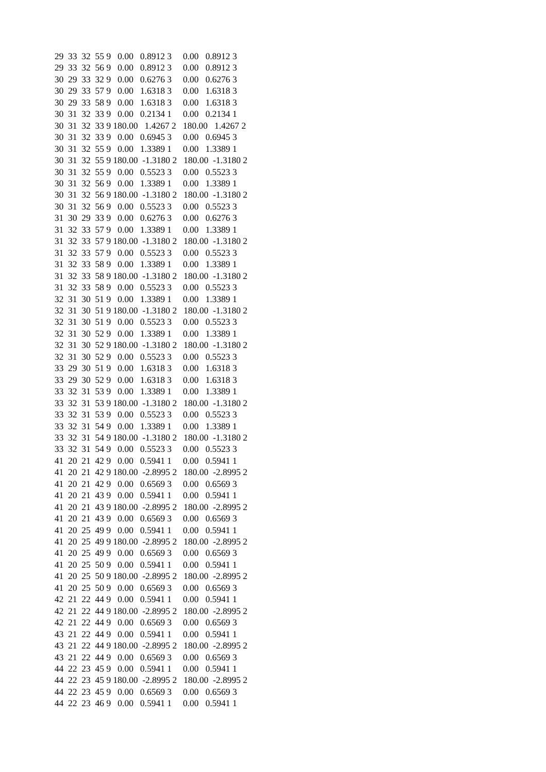29  33  32  55 9   0.00   0.8912 3     0.00   0.8912 3
29  33  32  56 9   0.00   0.8912 3     0.00   0.8912 3
30  29  33  32 9   0.00   0.6276 3     0.00   0.6276 3
30  29  33  57 9   0.00   1.6318 3     0.00   1.6318 3
30  29  33  58 9   0.00   1.6318 3     0.00   1.6318 3
30  31  32  33 9   0.00   0.2134 1     0.00   0.2134 1
30  31  32  33 9 180.00   1.4267 2   180.00   1.4267 2
30  31  32  33 9   0.00   0.6945 3     0.00   0.6945 3
30  31  32  55 9   0.00   1.3389 1     0.00   1.3389 1
30  31  32  55 9 180.00  -1.3180 2   180.00  -1.3180 2
30  31  32  55 9   0.00   0.5523 3     0.00   0.5523 3
30  31  32  56 9   0.00   1.3389 1     0.00   1.3389 1
30  31  32  56 9 180.00  -1.3180 2   180.00  -1.3180 2
30  31  32  56 9   0.00   0.5523 3     0.00   0.5523 3
31  30  29  33 9   0.00   0.6276 3     0.00   0.6276 3
31  32  33  57 9   0.00   1.3389 1     0.00   1.3389 1
31  32  33  57 9 180.00  -1.3180 2   180.00  -1.3180 2
31  32  33  57 9   0.00   0.5523 3     0.00   0.5523 3
31  32  33  58 9   0.00   1.3389 1     0.00   1.3389 1
31  32  33  58 9 180.00  -1.3180 2   180.00  -1.3180 2
31  32  33  58 9   0.00   0.5523 3     0.00   0.5523 3
32  31  30  51 9   0.00   1.3389 1     0.00   1.3389 1
32  31  30  51 9 180.00  -1.3180 2   180.00  -1.3180 2
32  31  30  51 9   0.00   0.5523 3     0.00   0.5523 3
32  31  30  52 9   0.00   1.3389 1     0.00   1.3389 1
32  31  30  52 9 180.00  -1.3180 2   180.00  -1.3180 2
32  31  30  52 9   0.00   0.5523 3     0.00   0.5523 3
33  29  30  51 9   0.00   1.6318 3     0.00   1.6318 3
33  29  30  52 9   0.00   1.6318 3     0.00   1.6318 3
33  32  31  53 9   0.00   1.3389 1     0.00   1.3389 1
33  32  31  53 9 180.00  -1.3180 2   180.00  -1.3180 2
33  32  31  53 9   0.00   0.5523 3     0.00   0.5523 3
33  32  31  54 9   0.00   1.3389 1     0.00   1.3389 1
33  32  31  54 9 180.00  -1.3180 2   180.00  -1.3180 2
33  32  31  54 9   0.00   0.5523 3     0.00   0.5523 3
41  20  21  42 9   0.00   0.5941 1     0.00   0.5941 1
41  20  21  42 9 180.00  -2.8995 2   180.00  -2.8995 2
41  20  21  42 9   0.00   0.6569 3     0.00   0.6569 3
41  20  21  43 9   0.00   0.5941 1     0.00   0.5941 1
41  20  21  43 9 180.00  -2.8995 2   180.00  -2.8995 2
41  20  21  43 9   0.00   0.6569 3     0.00   0.6569 3
41  20  25  49 9   0.00   0.5941 1     0.00   0.5941 1
41  20  25  49 9 180.00  -2.8995 2   180.00  -2.8995 2
41  20  25  49 9   0.00   0.6569 3     0.00   0.6569 3
41  20  25  50 9   0.00   0.5941 1     0.00   0.5941 1
41  20  25  50 9 180.00  -2.8995 2   180.00  -2.8995 2
41  20  25  50 9   0.00   0.6569 3     0.00   0.6569 3
42  21  22  44 9   0.00   0.5941 1     0.00   0.5941 1
42  21  22  44 9 180.00  -2.8995 2   180.00  -2.8995 2
42  21  22  44 9   0.00   0.6569 3     0.00   0.6569 3
43  21  22  44 9   0.00   0.5941 1     0.00   0.5941 1
43  21  22  44 9 180.00  -2.8995 2   180.00  -2.8995 2
43  21  22  44 9   0.00   0.6569 3     0.00   0.6569 3
44  22  23  45 9   0.00   0.5941 1     0.00   0.5941 1
44  22  23  45 9 180.00  -2.8995 2   180.00  -2.8995 2
44  22  23  45 9   0.00   0.6569 3     0.00   0.6569 3
44  22  23  46 9   0.00   0.5941 1     0.00   0.5941 1